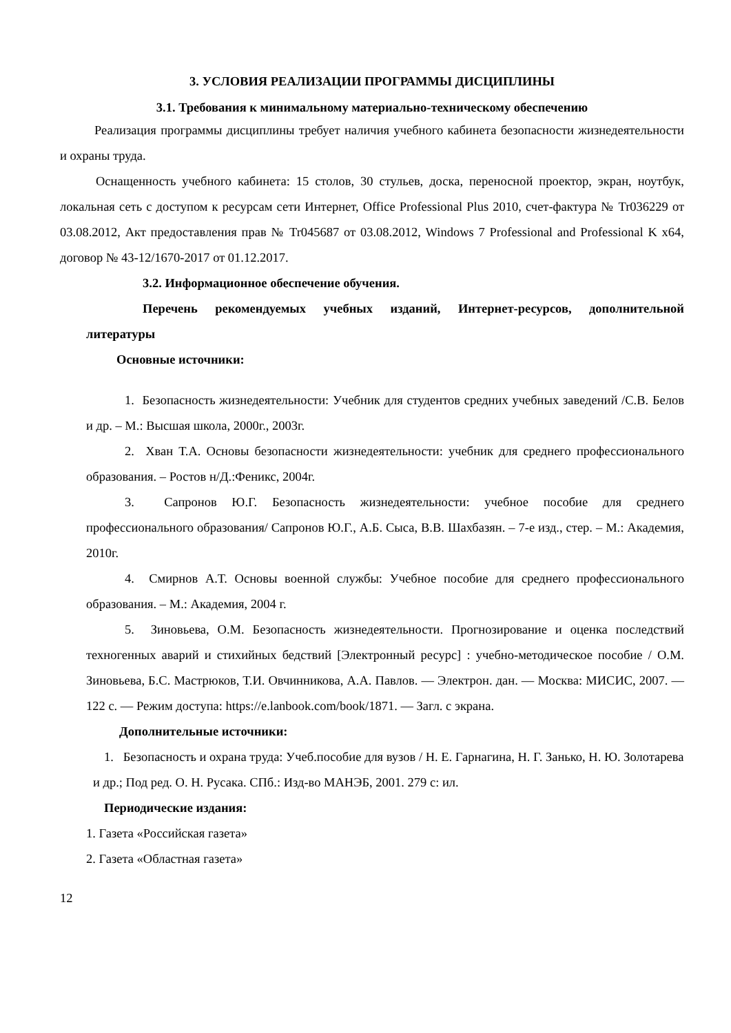3. УСЛОВИЯ РЕАЛИЗАЦИИ ПРОГРАММЫ ДИСЦИПЛИНЫ
3.1. Требования к минимальному материально-техническому обеспечению
Реализация программы дисциплины требует наличия учебного кабинета безопасности жизнедеятельности и охраны труда.
Оснащенность учебного кабинета: 15 столов, 30 стульев, доска, переносной проектор, экран, ноутбук, локальная сеть с доступом к ресурсам сети Интернет, Office Professional Plus 2010, счет-фактура № Tr036229 от 03.08.2012, Акт предоставления прав № Tr045687 от 03.08.2012, Windows 7 Professional and Professional K x64, договор № 43-12/1670-2017 от 01.12.2017.
3.2. Информационное обеспечение обучения.
Перечень рекомендуемых учебных изданий, Интернет-ресурсов, дополнительной литературы
Основные источники:
1. Безопасность жизнедеятельности: Учебник для студентов средних учебных заведений /С.В. Белов и др. – М.: Высшая школа, 2000г., 2003г.
2. Хван Т.А. Основы безопасности жизнедеятельности: учебник для среднего профессионального образования. – Ростов н/Д.:Феникс, 2004г.
3. Сапронов Ю.Г. Безопасность жизнедеятельности: учебное пособие для среднего профессионального образования/ Сапронов Ю.Г., А.Б. Сыса, В.В. Шахбазян. – 7-е изд., стер. – М.: Академия, 2010г.
4. Смирнов А.Т. Основы военной службы: Учебное пособие для среднего профессионального образования. – М.: Академия, 2004 г.
5. Зиновьева, О.М. Безопасность жизнедеятельности. Прогнозирование и оценка последствий техногенных аварий и стихийных бедствий [Электронный ресурс] : учебно-методическое пособие / О.М. Зиновьева, Б.С. Мастрюков, Т.И. Овчинникова, А.А. Павлов. — Электрон. дан. — Москва: МИСИС, 2007. — 122 с. — Режим доступа: https://e.lanbook.com/book/1871. — Загл. с экрана.
Дополнительные источники:
1. Безопасность и охрана труда: Учеб.пособие для вузов / Н. Е. Гарнагина, Н. Г. Занько, Н. Ю. Золотарева и др.; Под ред. О. Н. Русака. СПб.: Изд-во МАНЭБ, 2001. 279 с: ил.
Периодические издания:
1. Газета «Российская газета»
2. Газета «Областная газета»
12